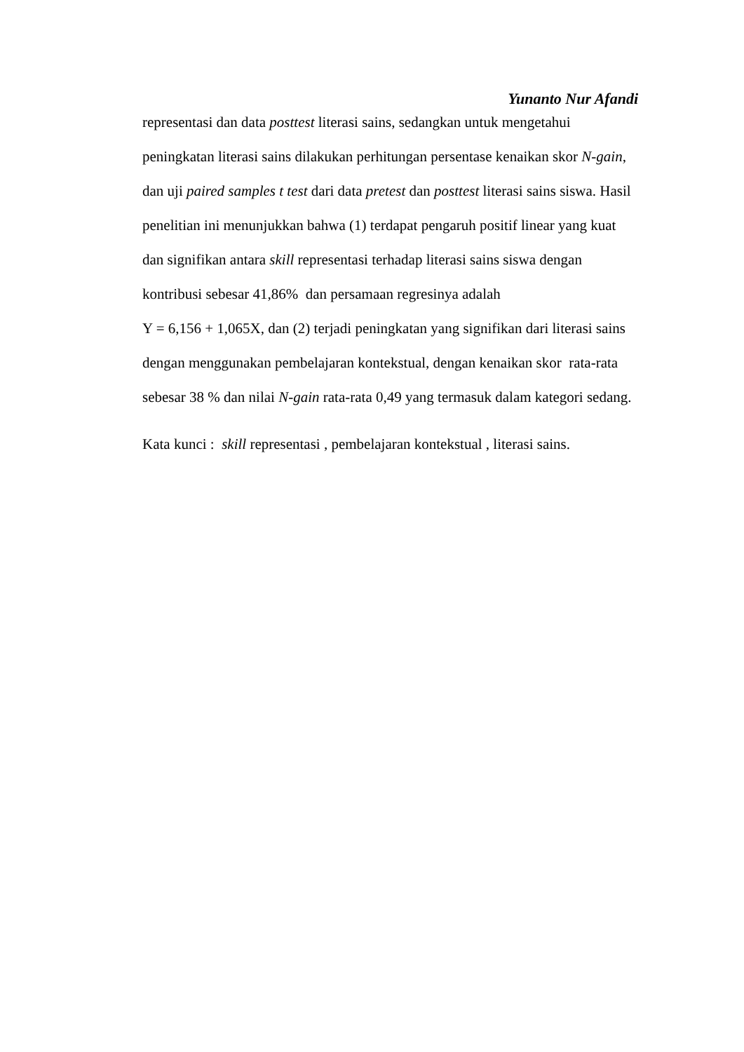Yunanto Nur Afandi
representasi dan data posttest literasi sains, sedangkan untuk mengetahui peningkatan literasi sains dilakukan perhitungan persentase kenaikan skor N-gain, dan uji paired samples t test dari data pretest dan posttest literasi sains siswa. Hasil penelitian ini menunjukkan bahwa (1) terdapat pengaruh positif linear yang kuat dan signifikan antara skill representasi terhadap literasi sains siswa dengan kontribusi sebesar 41,86% dan persamaan regresinya adalah
Y = 6,156 + 1,065X, dan (2) terjadi peningkatan yang signifikan dari literasi sains dengan menggunakan pembelajaran kontekstual, dengan kenaikan skor rata-rata sebesar 38 % dan nilai N-gain rata-rata 0,49 yang termasuk dalam kategori sedang.
Kata kunci : skill representasi , pembelajaran kontekstual , literasi sains.